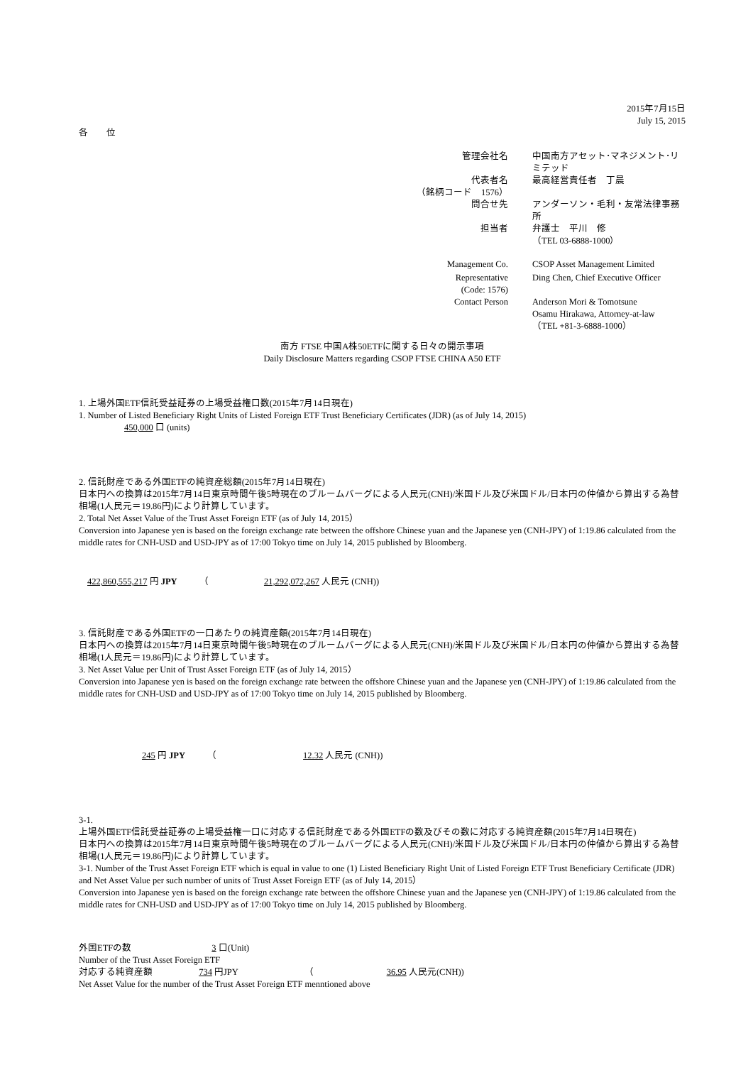2015年7月15日
July 15, 2015
各　　位
| 管理会社名 | 中国南方アセット･マネジメント･リミテッド |
| 代表者名 | 最高経営責任者 丁晨 |
| （銘柄コード 1576） | |
| 問合せ先 | アンダーソン・毛利・友常法律事務所 |
| 担当者 | 弁護士 平川 修 |
| | （TEL 03-6888-1000） |
| Management Co. | CSOP Asset Management Limited |
| Representative | Ding Chen, Chief Executive Officer |
| (Code: 1576) | |
| Contact Person | Anderson Mori & Tomotsune |
| | Osamu Hirakawa, Attorney-at-law |
| | （TEL +81-3-6888-1000） |
南方 FTSE 中国A株50ETFに関する日々の開示事項
Daily Disclosure Matters regarding CSOP FTSE CHINA A50 ETF
1. 上場外国ETF信託受益証券の上場受益権口数(2015年7月14日現在)
1. Number of Listed Beneficiary Right Units of Listed Foreign ETF Trust Beneficiary Certificates (JDR) (as of July 14, 2015)
450,000 口 (units)
2. 信託財産である外国ETFの純資産総額(2015年7月14日現在)
日本円への換算は2015年7月14日東京時間午後5時現在のブルームバーグによる人民元(CNH)/米国ドル及び米国ドル/日本円の仲値から算出する為替相場(1人民元＝19.86円)により計算しています。
2. Total Net Asset Value of the Trust Asset Foreign ETF (as of July 14, 2015）
Conversion into Japanese yen is based on the foreign exchange rate between the offshore Chinese yuan and the Japanese yen (CNH-JPY) of 1:19.86 calculated from the middle rates for CNH-USD and USD-JPY as of 17:00 Tokyo time on July 14, 2015 published by Bloomberg.
422,860,555,217 円 JPY （ 21,292,072,267 人民元 (CNH))
3. 信託財産である外国ETFの一口あたりの純資産額(2015年7月14日現在)
日本円への換算は2015年7月14日東京時間午後5時現在のブルームバーグによる人民元(CNH)/米国ドル及び米国ドル/日本円の仲値から算出する為替相場(1人民元＝19.86円)により計算しています。
3. Net Asset Value per Unit of Trust Asset Foreign ETF (as of July 14, 2015）
Conversion into Japanese yen is based on the foreign exchange rate between the offshore Chinese yuan and the Japanese yen (CNH-JPY) of 1:19.86 calculated from the middle rates for CNH-USD and USD-JPY as of 17:00 Tokyo time on July 14, 2015 published by Bloomberg.
245 円 JPY （ 12.32 人民元 (CNH))
3-1.
上場外国ETF信託受益証券の上場受益権一口に対応する信託財産である外国ETFの数及びその数に対応する純資産額(2015年7月14日現在)
日本円への換算は2015年7月14日東京時間午後5時現在のブルームバーグによる人民元(CNH)/米国ドル及び米国ドル/日本円の仲値から算出する為替相場(1人民元＝19.86円)により計算しています。
3-1. Number of the Trust Asset Foreign ETF which is equal in value to one (1) Listed Beneficiary Right Unit of Listed Foreign ETF Trust Beneficiary Certificate (JDR) and Net Asset Value per such number of units of Trust Asset Foreign ETF (as of July 14, 2015）
Conversion into Japanese yen is based on the foreign exchange rate between the offshore Chinese yuan and the Japanese yen (CNH-JPY) of 1:19.86 calculated from the middle rates for CNH-USD and USD-JPY as of 17:00 Tokyo time on July 14, 2015 published by Bloomberg.
外国ETFの数 3 口(Unit)
Number of the Trust Asset Foreign ETF
対応する純資産額 734 円JPY （ 36.95 人民元(CNH))
Net Asset Value for the number of the Trust Asset Foreign ETF menntioned above